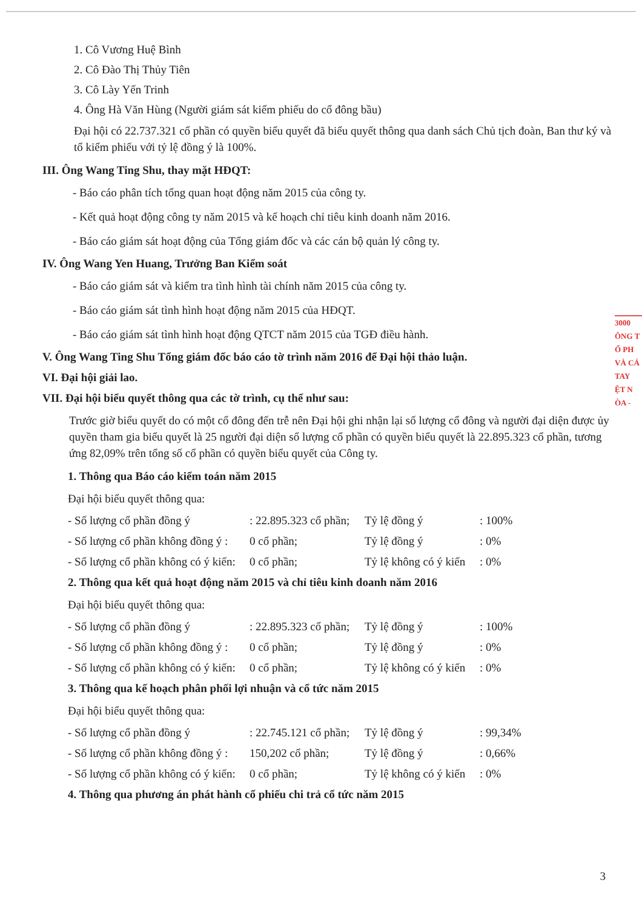1. Cô Vương Huệ Bình
2. Cô Đào Thị Thủy Tiên
3. Cô Lày Yến Trinh
4. Ông Hà Văn Hùng (Người giám sát kiểm phiếu do cổ đông bầu)
Đại hội có 22.737.321 cổ phần có quyền biểu quyết đã biểu quyết thông qua danh sách Chủ tịch đoàn, Ban thư ký và tổ kiểm phiếu với tỷ lệ đồng ý là 100%.
III. Ông Wang Ting Shu, thay mặt HĐQT:
- Báo cáo phân tích tổng quan hoạt động năm 2015 của công ty.
- Kết quả hoạt động công ty năm 2015 và kế hoạch chỉ tiêu kinh doanh năm 2016.
- Báo cáo giám sát hoạt động của Tổng giám đốc và các cán bộ quản lý công ty.
IV. Ông Wang Yen Huang, Trưởng Ban Kiểm soát
- Báo cáo giám sát và kiểm tra tình hình tài chính năm 2015 của công ty.
- Báo cáo giám sát tình hình hoạt động năm 2015 của HĐQT.
- Báo cáo giám sát tình hình hoạt động QTCT năm 2015 của TGĐ điều hành.
V. Ông Wang Ting Shu Tổng giám đốc báo cáo tờ trình năm 2016 để Đại hội thảo luận.
VI. Đại hội giải lao.
VII. Đại hội biểu quyết thông qua các tờ trình, cụ thể như sau:
Trước giờ biểu quyết do có một cổ đông đến trễ nên Đại hội ghi nhận lại số lượng cổ đông và người đại diện được ủy quyền tham gia biểu quyết là 25 người đại diện số lượng cổ phần có quyền biểu quyết là 22.895.323 cổ phần, tương ứng 82,09% trên tổng số cổ phần có quyền biểu quyết của Công ty.
1. Thông qua Báo cáo kiểm toán năm 2015
Đại hội biểu quyết thông qua:
- Số lượng cổ phần đồng ý: 22.895.323 cổ phần; Tỷ lệ đồng ý: 100%
- Số lượng cổ phần không đồng ý : 0 cổ phần; Tỷ lệ đồng ý: 0%
- Số lượng cổ phần không có ý kiến: 0 cổ phần; Tỷ lệ không có ý kiến: 0%
2. Thông qua kết quả hoạt động năm 2015 và chỉ tiêu kinh doanh năm 2016
Đại hội biểu quyết thông qua:
- Số lượng cổ phần đồng ý: 22.895.323 cổ phần; Tỷ lệ đồng ý: 100%
- Số lượng cổ phần không đồng ý : 0 cổ phần; Tỷ lệ đồng ý: 0%
- Số lượng cổ phần không có ý kiến: 0 cổ phần; Tỷ lệ không có ý kiến: 0%
3. Thông qua kế hoạch phân phối lợi nhuận và cổ tức năm 2015
Đại hội biểu quyết thông qua:
- Số lượng cổ phần đồng ý: 22.745.121 cổ phần; Tỷ lệ đồng ý: 99,34%
- Số lượng cổ phần không đồng ý : 150,202 cổ phần; Tỷ lệ đồng ý: 0,66%
- Số lượng cổ phần không có ý kiến: 0 cổ phần; Tỷ lệ không có ý kiến: 0%
4. Thông qua phương án phát hành cổ phiếu chi trả cổ tức năm 2015
3000
ÔNG T
Ổ PH
VÀ CÁ
TAY
ỆT N
ÒA -
3